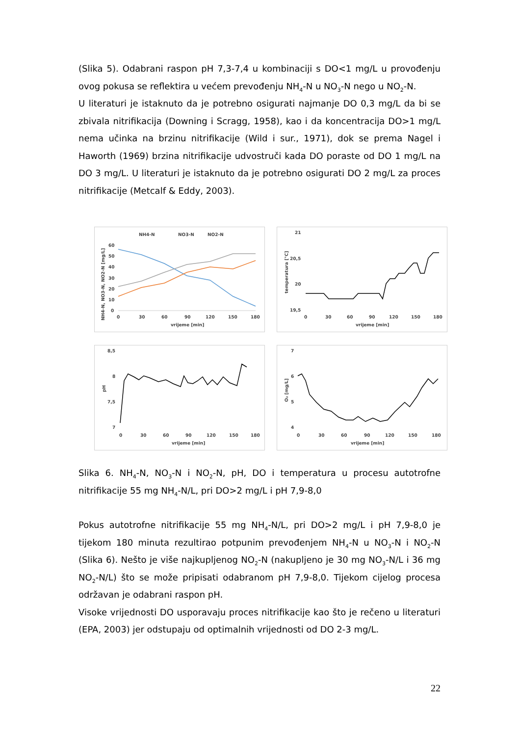(Slika 5). Odabrani raspon pH 7,3-7,4 u kombinaciji s DO<1 mg/L u provođenju ovog pokusa se reflektira u većem prevođenju NH<sub>4</sub>-N u NO<sub>3</sub>-N nego u NO<sub>2</sub>-N.
U literaturi je istaknuto da je potrebno osigurati najmanje DO 0,3 mg/L da bi se zbivala nitrifikacija (Downing i Scragg, 1958), kao i da koncentracija DO>1 mg/L nema učinka na brzinu nitrifikacije (Wild i sur., 1971), dok se prema Nagel i Haworth (1969) brzina nitrifikacije udvostruči kada DO poraste od DO 1 mg/L na DO 3 mg/L. U literaturi je istaknuto da je potrebno osigurati DO 2 mg/L za proces nitrifikacije (Metcalf & Eddy, 2003).
NH4-N
NO3-N
NO2-N
60
50
40
30
20
10
0
0
30
60
90
120
150
180
vrijeme [min]
NH4-N, NO3-N, NO2-N [mg/L]
21
20,5
20
19,5
0
30
60
90
120
150
180
vrijeme [min]
temperatura [°C]
8,5
8
7,5
7
0
30
60
90
120
150
180
vrijeme [min]
pH
7
6
5
4
0
30
60
90
120
150
180
vrijeme [min]
O₂ [mg/L]
Slika 6. NH<sub>4</sub>-N, NO<sub>3</sub>-N i NO<sub>2</sub>-N, pH, DO i temperatura u procesu autotrofne nitrifikacije 55 mg NH<sub>4</sub>-N/L, pri DO>2 mg/L i pH 7,9-8,0
Pokus autotrofne nitrifikacije 55 mg NH<sub>4</sub>-N/L, pri DO>2 mg/L i pH 7,9-8,0 je tijekom 180 minuta rezultirao potpunim prevođenjem NH<sub>4</sub>-N u NO<sub>3</sub>-N i NO<sub>2</sub>-N (Slika 6). Nešto je više najkupljenog NO<sub>2</sub>-N (nakupljeno je 30 mg NO<sub>3</sub>-N/L i 36 mg NO<sub>2</sub>-N/L) što se može pripisati odabranom pH 7,9-8,0. Tijekom cijelog procesa održavan je odabrani raspon pH.
Visoke vrijednosti DO usporavaju proces nitrifikacije kao što je rečeno u literaturi (EPA, 2003) jer odstupaju od optimalnih vrijednosti od DO 2-3 mg/L.
22